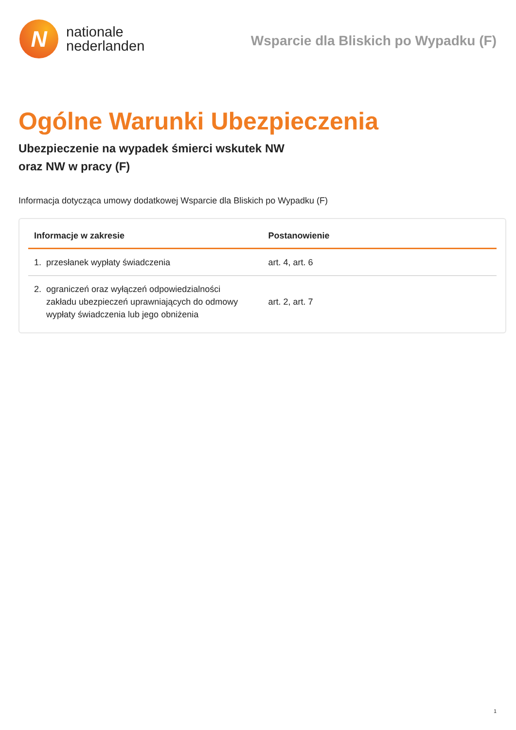N
nationale
nederlanden
Wsparcie dla Bliskich po Wypadku (F)
Ogólne Warunki Ubezpieczenia
Ubezpieczenie na wypadek śmierci wskutek NW
oraz NW w pracy (F)
Informacja dotycząca umowy dodatkowej Wsparcie dla Bliskich po Wypadku (F)
| Informacje w zakresie | Postanowienie |
| --- | --- |
| 1. przesłanek wypłaty świadczenia | art. 4, art. 6 |
| 2. ograniczeń oraz wyłączeń odpowiedzialności zakładu ubezpieczeń uprawniających do odmowy wypłaty świadczenia lub jego obniżenia | art. 2, art. 7 |
1